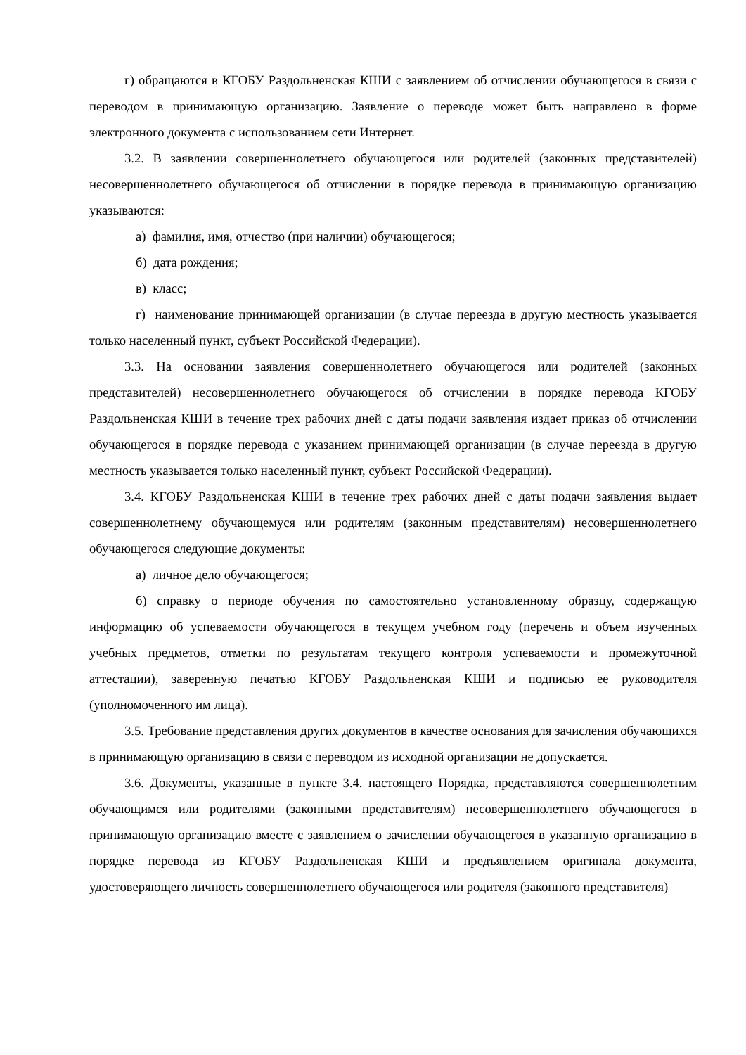г) обращаются в КГОБУ Раздольненская КШИ с заявлением об отчислении обучающегося в связи с переводом в принимающую организацию. Заявление о переводе может быть направлено в форме электронного документа с использованием сети Интернет.
3.2. В заявлении совершеннолетнего обучающегося или родителей (законных представителей) несовершеннолетнего обучающегося об отчислении в порядке перевода в принимающую организацию указываются:
а) фамилия, имя, отчество (при наличии) обучающегося;
б) дата рождения;
в) класс;
г) наименование принимающей организации (в случае переезда в другую местность указывается только населенный пункт, субъект Российской Федерации).
3.3. На основании заявления совершеннолетнего обучающегося или родителей (законных представителей) несовершеннолетнего обучающегося об отчислении в порядке перевода КГОБУ Раздольненская КШИ в течение трех рабочих дней с даты подачи заявления издает приказ об отчислении обучающегося в порядке перевода с указанием принимающей организации (в случае переезда в другую местность указывается только населенный пункт, субъект Российской Федерации).
3.4. КГОБУ Раздольненская КШИ в течение трех рабочих дней с даты подачи заявления выдает совершеннолетнему обучающемуся или родителям (законным представителям) несовершеннолетнего обучающегося следующие документы:
а) личное дело обучающегося;
б) справку о периоде обучения по самостоятельно установленному образцу, содержащую информацию об успеваемости обучающегося в текущем учебном году (перечень и объем изученных учебных предметов, отметки по результатам текущего контроля успеваемости и промежуточной аттестации), заверенную печатью КГОБУ Раздольненская КШИ и подписью ее руководителя (уполномоченного им лица).
3.5. Требование представления других документов в качестве основания для зачисления обучающихся в принимающую организацию в связи с переводом из исходной организации не допускается.
3.6. Документы, указанные в пункте 3.4. настоящего Порядка, представляются совершеннолетним обучающимся или родителями (законными представителям) несовершеннолетнего обучающегося в принимающую организацию вместе с заявлением о зачислении обучающегося в указанную организацию в порядке перевода из КГОБУ Раздольненская КШИ и предъявлением оригинала документа, удостоверяющего личность совершеннолетнего обучающегося или родителя (законного представителя)